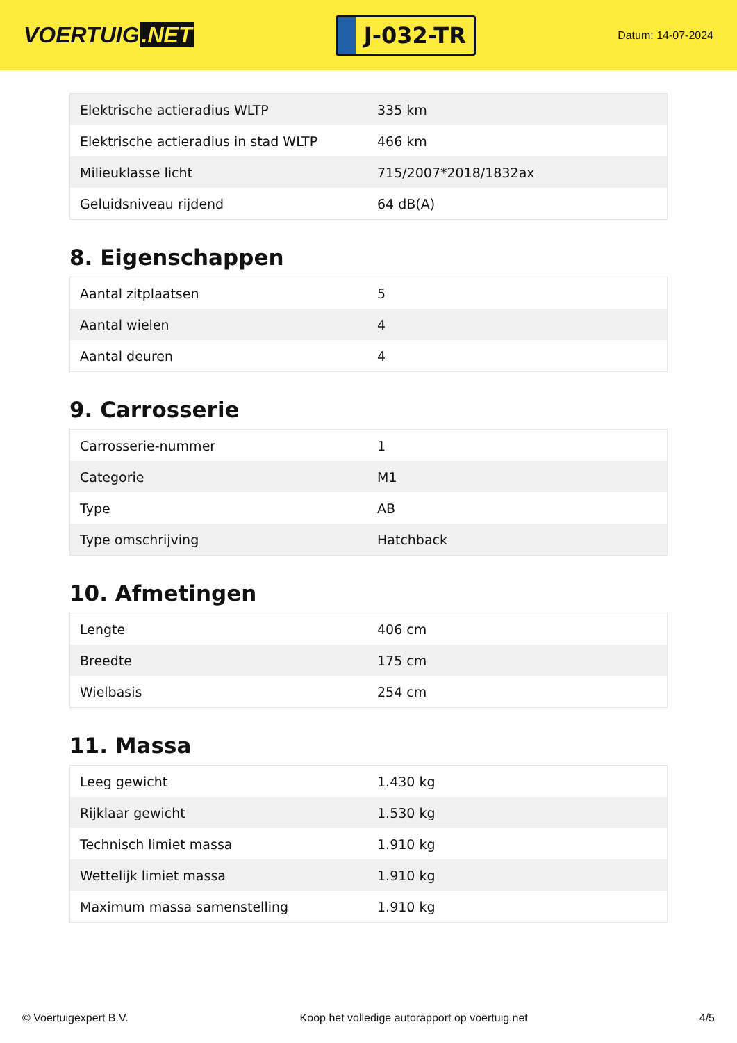VOERTUIG.NET
J-032-TR
Datum: 14-07-2024
| Elektrische actieradius WLTP | 335 km |
| Elektrische actieradius in stad WLTP | 466 km |
| Milieuklasse licht | 715/2007*2018/1832ax |
| Geluidsniveau rijdend | 64 dB(A) |
8. Eigenschappen
| Aantal zitplaatsen | 5 |
| Aantal wielen | 4 |
| Aantal deuren | 4 |
9. Carrosserie
| Carrosserie-nummer | 1 |
| Categorie | M1 |
| Type | AB |
| Type omschrijving | Hatchback |
10. Afmetingen
| Lengte | 406 cm |
| Breedte | 175 cm |
| Wielbasis | 254 cm |
11. Massa
| Leeg gewicht | 1.430 kg |
| Rijklaar gewicht | 1.530 kg |
| Technisch limiet massa | 1.910 kg |
| Wettelijk limiet massa | 1.910 kg |
| Maximum massa samenstelling | 1.910 kg |
© Voertuigexpert B.V. Koop het volledige autorapport op voertuig.net 4/5